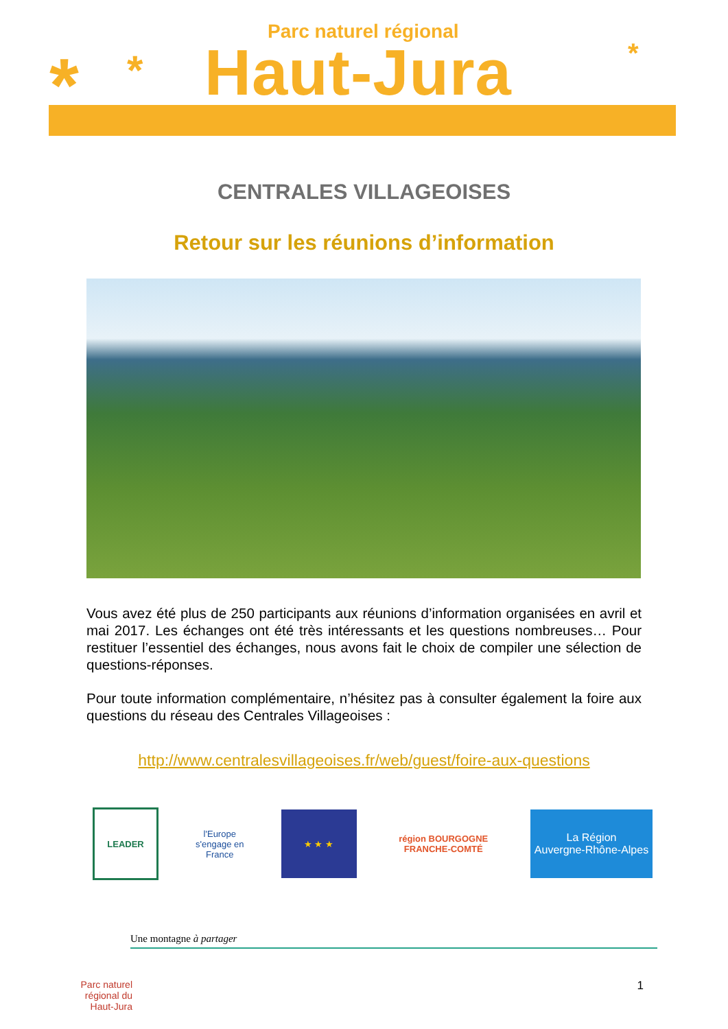* * *
Parc naturel régional
Haut-Jura
CENTRALES VILLAGEOISES
Retour sur les réunions d’information
Vous avez été plus de 250 participants aux réunions d’information organisées en avril et mai 2017. Les échanges ont été très intéressants et les questions nombreuses… Pour restituer l’essentiel des échanges, nous avons fait le choix de compiler une sélection de questions-réponses.
Pour toute information complémentaire, n’hésitez pas à consulter également la foire aux questions du réseau des Centrales Villageoises :
http://www.centralesvillageoises.fr/web/guest/foire-aux-questions
LEADER
l'Europe s'engage en France
★ ★ ★
région BOURGOGNE FRANCHE-COMTÉ
La Région
Auvergne-Rhône-Alpes
Une montagne à partager
Parc naturel régional du Haut-Jura
1